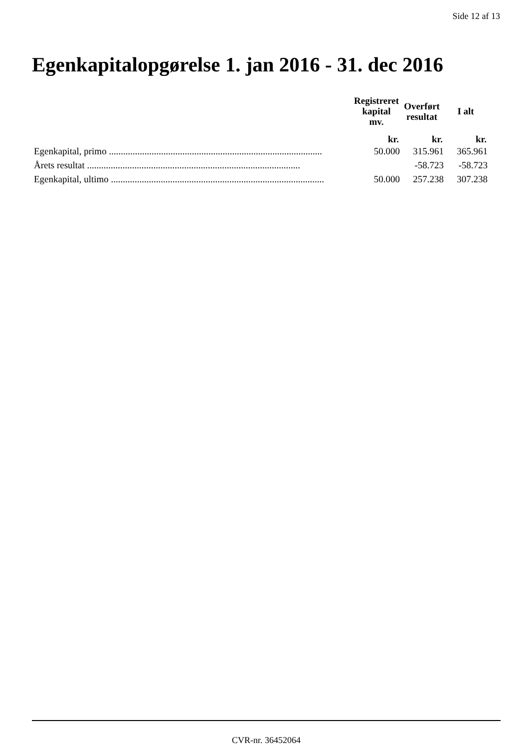Side 12 af 13
Egenkapitalopgørelse 1. jan 2016 - 31. dec 2016
| | Registreret kapital mv. | Overført resultat | I alt |
| --- | --- | --- | --- |
| | kr. | kr. | kr. |
| Egenkapital, primo .......................................................................................... | 50.000 | 315.961 | 365.961 |
| Årets resultat .......................................................................................... | | -58.723 | -58.723 |
| Egenkapital, ultimo .......................................................................................... | 50.000 | 257.238 | 307.238 |
CVR-nr. 36452064